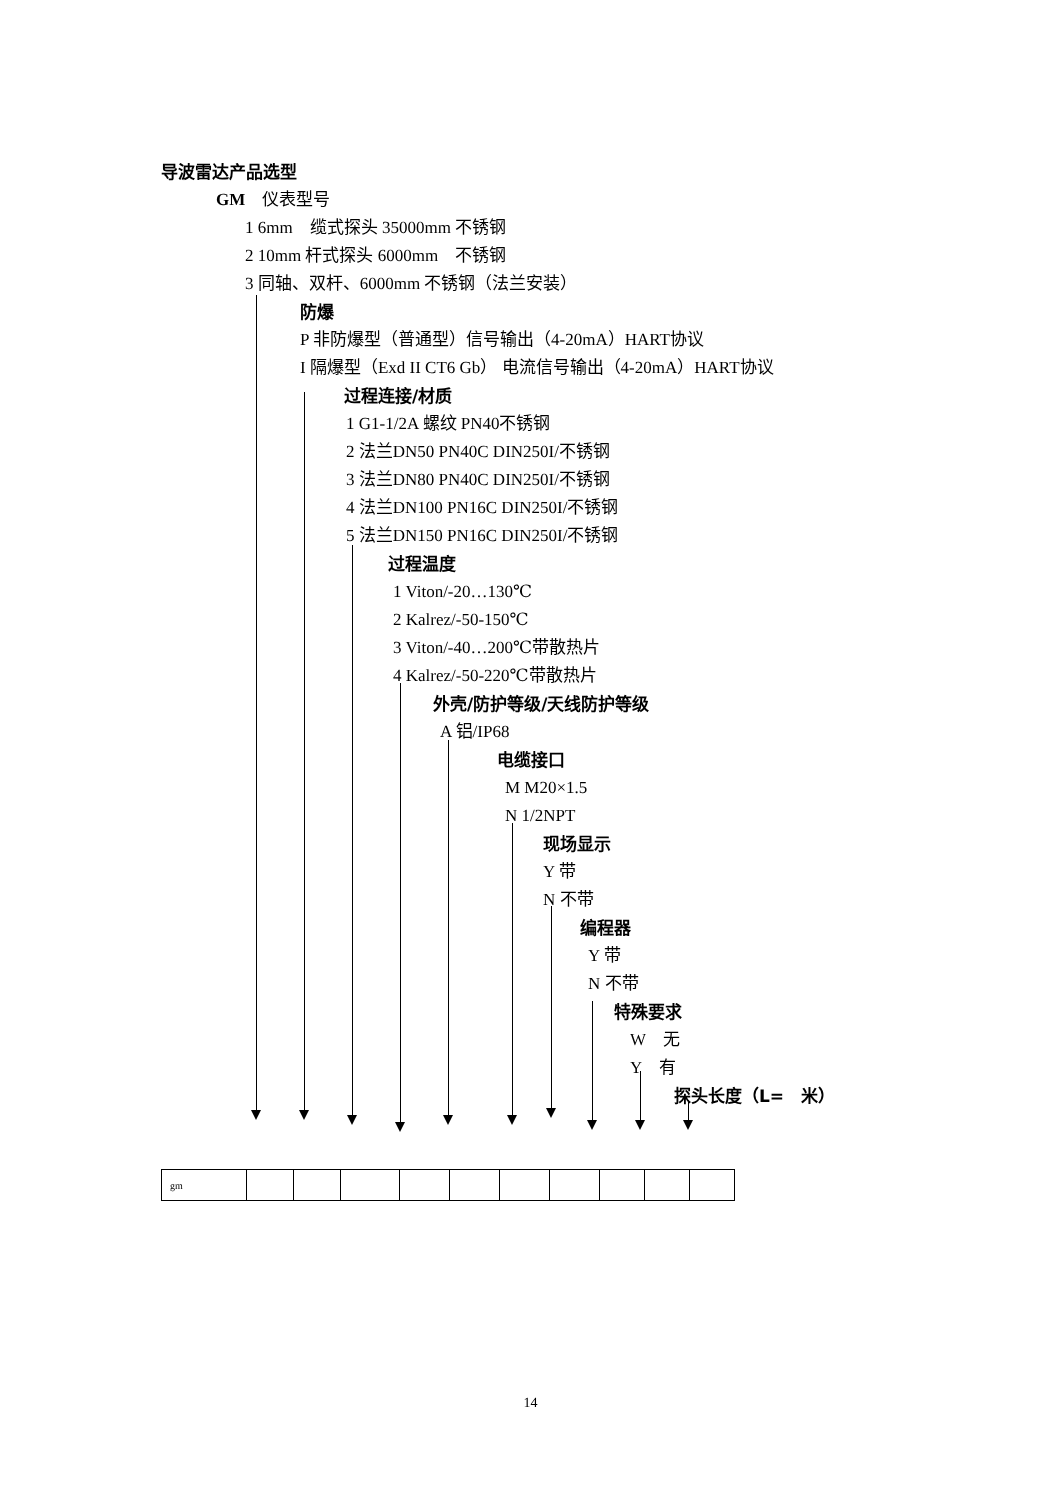导波雷达产品选型
GM　仪表型号
1 6mm　缆式探头 35000mm 不锈钢
2 10mm 杆式探头 6000mm　不锈钢
3 同轴、双杆、6000mm 不锈钢（法兰安装）
防爆
P 非防爆型（普通型）信号输出（4-20mA）HART协议
I 隔爆型（Exd II CT6 Gb） 电流信号输出（4-20mA）HART协议
过程连接/材质
1 G1-1/2A 螺纹 PN40不锈钢
2 法兰DN50 PN40C DIN250I/不锈钢
3 法兰DN80 PN40C DIN250I/不锈钢
4 法兰DN100 PN16C DIN250I/不锈钢
5 法兰DN150 PN16C DIN250I/不锈钢
过程温度
1 Viton/-20…130℃
2 Kalrez/-50-150℃
3 Viton/-40…200℃带散热片
4 Kalrez/-50-220℃带散热片
外壳/防护等级/天线防护等级
A 铝/IP68
电缆接口
M M20×1.5
N 1/2NPT
现场显示
Y 带
N 不带
编程器
Y 带
N 不带
特殊要求
W　无
Y　有
探头长度（L=　米）
| gm | | | | | | | | | | |
14